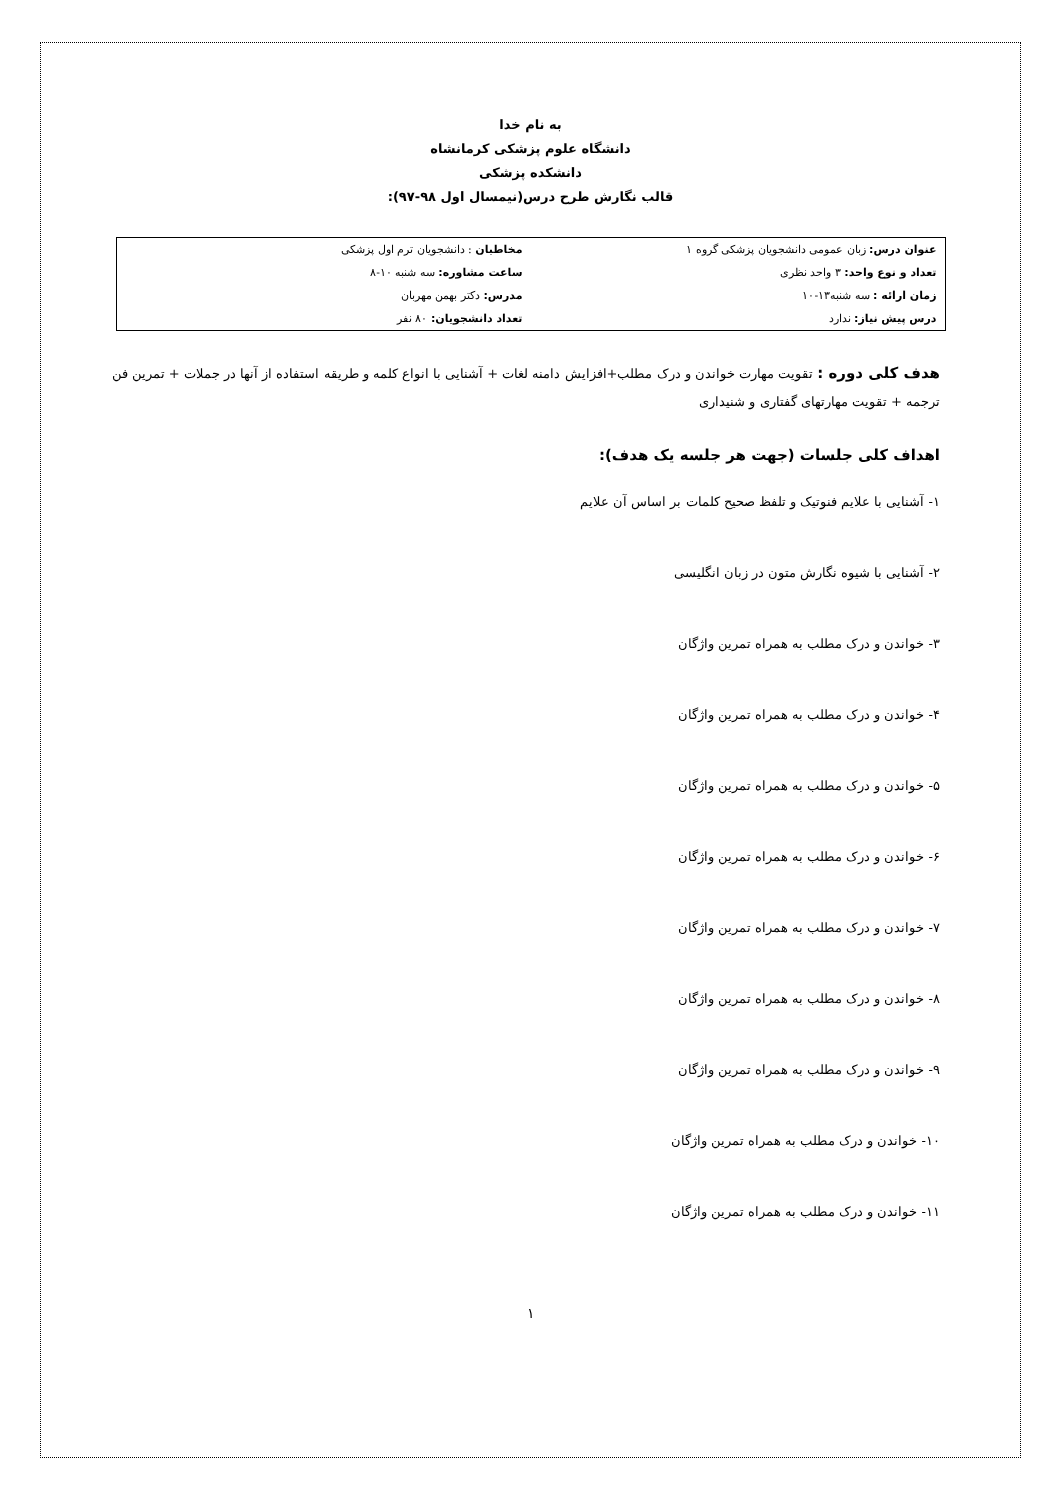به نام خدا
دانشگاه علوم پزشکی کرمانشاه
دانشکده پزشکی
قالب نگارش طرح درس(نیمسال اول ۹۸-۹۷):
| عنوان درس: زبان عمومی دانشجویان پزشکی گروه ۱ | مخاطبان : دانشجویان ترم اول پزشکی |
| تعداد و نوع واحد: ۳ واحد نظری | ساعت مشاوره: سه شنبه ۱۰-۸ |
| زمان ارائه : سه شنبه۱۳-۱۰ | مدرس: دکتر بهمن مهربان |
| درس پیش نیاز: ندارد | تعداد دانشجویان: ۸۰ نفر |
هدف کلی دوره : تقویت مهارت خواندن و درک مطلب+افزایش دامنه لغات + آشنایی با انواع کلمه و طریقه استفاده از آنها در جملات + تمرین فن ترجمه + تقویت مهارتهای گفتاری و شنیداری
اهداف کلی جلسات (جهت هر جلسه یک هدف):
۱- آشنایی با علایم فنوتیک و تلفظ صحیح کلمات بر اساس آن علایم
۲- آشنایی با شیوه نگارش متون در زبان انگلیسی
۳- خواندن و درک مطلب به همراه تمرین واژگان
۴- خواندن و درک مطلب به همراه تمرین واژگان
۵- خواندن و درک مطلب به همراه تمرین واژگان
۶- خواندن و درک مطلب به همراه تمرین واژگان
۷- خواندن و درک مطلب به همراه تمرین واژگان
۸- خواندن و درک مطلب به همراه تمرین واژگان
۹- خواندن و درک مطلب به همراه تمرین واژگان
۱۰- خواندن و درک مطلب به همراه تمرین واژگان
۱۱- خواندن و درک مطلب به همراه تمرین واژگان
۱